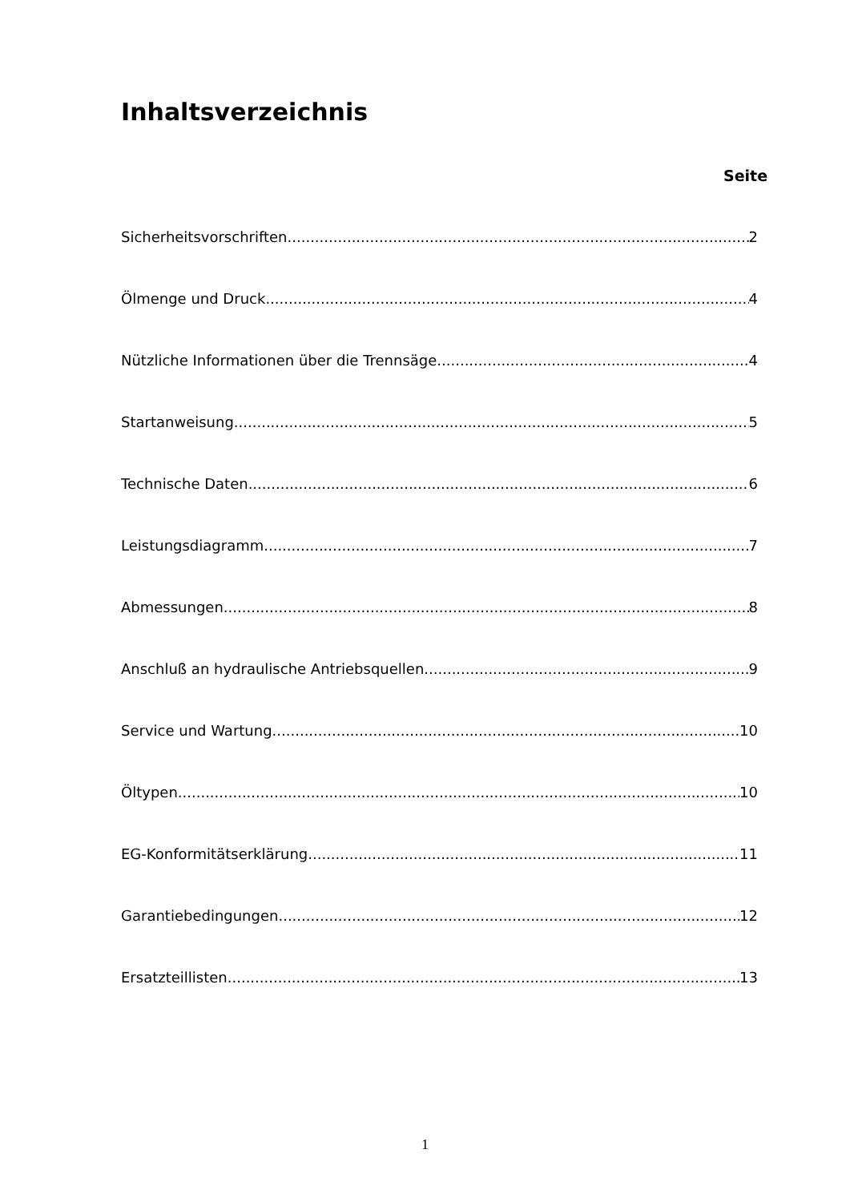Inhaltsverzeichnis
Seite
Sicherheitsvorschriften 2
Ölmenge und Druck 4
Nützliche Informationen über die Trennsäge 4
Startanweisung 5
Technische Daten 6
Leistungsdiagramm 7
Abmessungen 8
Anschluß an hydraulische Antriebsquellen 9
Service und Wartung 10
Öltypen 10
EG-Konformitätserklärung 11
Garantiebedingungen 12
Ersatzteillisten 13
1